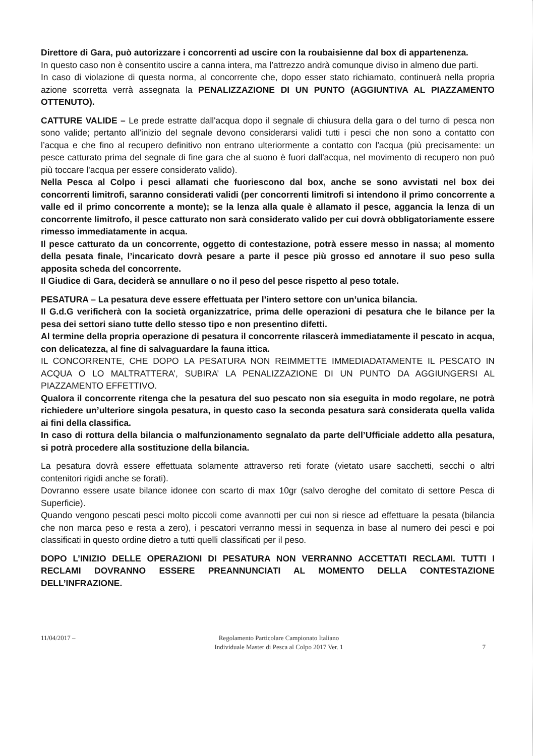Direttore di Gara, può autorizzare i concorrenti ad uscire con la roubaisienne dal box di appartenenza.
In questo caso non è consentito uscire a canna intera, ma l’attrezzo andrà comunque diviso in almeno due parti.
In caso di violazione di questa norma, al concorrente che, dopo esser stato richiamato, continuerà nella propria azione scorretta verrà assegnata la PENALIZZAZIONE DI UN PUNTO (AGGIUNTIVA AL PIAZZAMENTO OTTENUTO).
CATTURE VALIDE – Le prede estratte dall'acqua dopo il segnale di chiusura della gara o del turno di pesca non sono valide; pertanto all’inizio del segnale devono considerarsi validi tutti i pesci che non sono a contatto con l’acqua e che fino al recupero definitivo non entrano ulteriormente a contatto con l'acqua (più precisamente: un pesce catturato prima del segnale di fine gara che al suono è fuori dall'acqua, nel movimento di recupero non può più toccare l'acqua per essere considerato valido).
Nella Pesca al Colpo i pesci allamati che fuoriescono dal box, anche se sono avvistati nel box dei concorrenti limitrofi, saranno considerati validi (per concorrenti limitrofi si intendono il primo concorrente a valle ed il primo concorrente a monte); se la lenza alla quale è allamato il pesce, aggancia la lenza di un concorrente limitrofo, il pesce catturato non sarà considerato valido per cui dovrà obbligatoriamente essere rimesso immediatamente in acqua.
Il pesce catturato da un concorrente, oggetto di contestazione, potrà essere messo in nassa; al momento della pesata finale, l’incaricato dovrà pesare a parte il pesce più grosso ed annotare il suo peso sulla apposita scheda del concorrente.
Il Giudice di Gara, deciderà se annullare o no il peso del pesce rispetto al peso totale.
PESATURA – La pesatura deve essere effettuata per l’intero settore con un’unica bilancia.
Il G.d.G verificherà con la società organizzatrice, prima delle operazioni di pesatura che le bilance per la pesa dei settori siano tutte dello stesso tipo e non presentino difetti.
Al termine della propria operazione di pesatura il concorrente rilascerà immediatamente il pescato in acqua, con delicatezza, al fine di salvaguardare la fauna ittica.
IL CONCORRENTE, CHE DOPO LA PESATURA NON REIMMETTE IMMEDIADATAMENTE IL PESCATO IN ACQUA O LO MALTRATTERA’, SUBIRA’ LA PENALIZZAZIONE DI UN PUNTO DA AGGIUNGERSI AL PIAZZAMENTO EFFETTIVO.
Qualora il concorrente ritenga che la pesatura del suo pescato non sia eseguita in modo regolare, ne potrà richiedere un’ulteriore singola pesatura, in questo caso la seconda pesatura sarà considerata quella valida ai fini della classifica.
In caso di rottura della bilancia o malfunzionamento segnalato da parte dell’Ufficiale addetto alla pesatura, si potrà procedere alla sostituzione della bilancia.
La pesatura dovrà essere effettuata solamente attraverso reti forate (vietato usare sacchetti, secchi o altri contenitori rigidi anche se forati).
Dovranno essere usate bilance idonee con scarto di max 10gr (salvo deroghe del comitato di settore Pesca di Superficie).
Quando vengono pescati pesci molto piccoli come avannotti per cui non si riesce ad effettuare la pesata (bilancia che non marca peso e resta a zero), i pescatori verranno messi in sequenza in base al numero dei pesci e poi classificati in questo ordine dietro a tutti quelli classificati per il peso.
DOPO L’INIZIO DELLE OPERAZIONI DI PESATURA NON VERRANNO ACCETTATI RECLAMI. TUTTI I RECLAMI DOVRANNO ESSERE PREANNUNCIATI AL MOMENTO DELLA CONTESTAZIONE DELL’INFRAZIONE.
11/04/2017 – Regolamento Particolare Campionato Italiano
Individuale Master di Pesca al Colpo 2017 Ver. 1 7